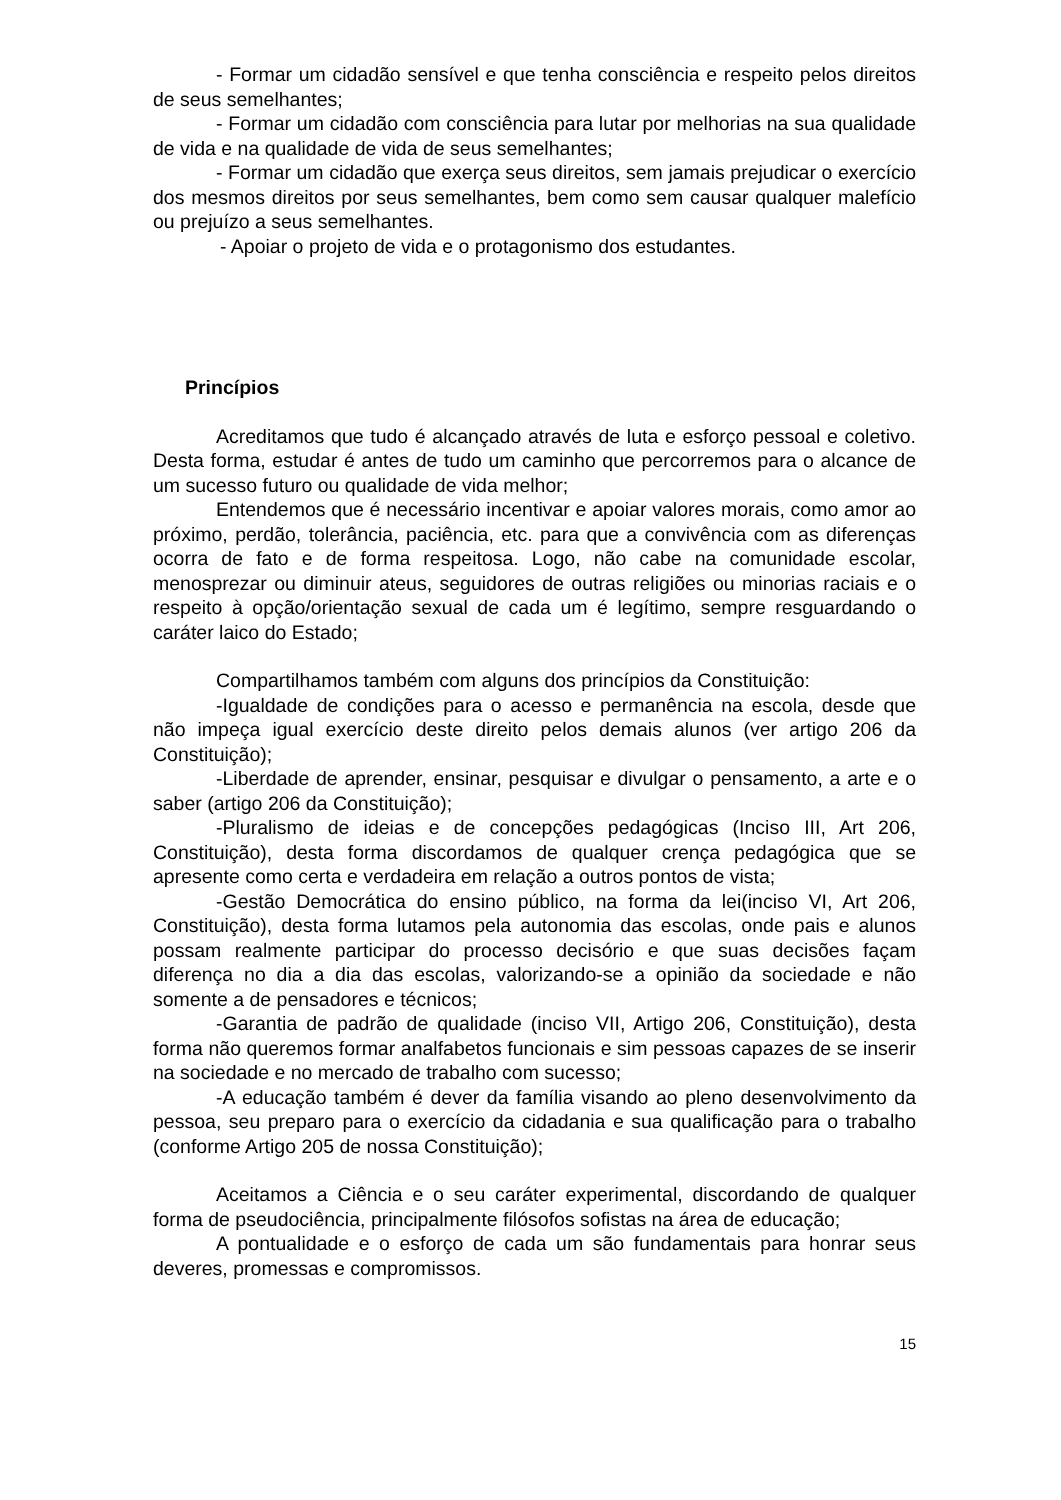- Formar um cidadão sensível e que tenha consciência e respeito pelos direitos de seus semelhantes;
- Formar um cidadão com consciência para lutar por melhorias na sua qualidade de vida e na qualidade de vida de seus semelhantes;
- Formar um cidadão que exerça seus direitos, sem jamais prejudicar o exercício dos mesmos direitos por seus semelhantes, bem como sem causar qualquer malefício ou prejuízo a seus semelhantes.
- Apoiar o projeto de vida e o protagonismo dos estudantes.
Princípios
Acreditamos que tudo é alcançado através de luta e esforço pessoal e coletivo. Desta forma, estudar é antes de tudo um caminho que percorremos para o alcance de um sucesso futuro ou qualidade de vida melhor;
Entendemos que é necessário incentivar e apoiar valores morais, como amor ao próximo, perdão, tolerância, paciência, etc. para que a convivência com as diferenças ocorra de fato e de forma respeitosa. Logo, não cabe na comunidade escolar, menosprezar ou diminuir ateus, seguidores de outras religiões ou minorias raciais e o respeito à opção/orientação sexual de cada um é legítimo, sempre resguardando o caráter laico do Estado;
Compartilhamos também com alguns dos princípios da Constituição:
-Igualdade de condições para o acesso e permanência na escola, desde que não impeça igual exercício deste direito pelos demais alunos (ver artigo 206 da Constituição);
-Liberdade de aprender, ensinar, pesquisar e divulgar o pensamento, a arte e o saber (artigo 206 da Constituição);
-Pluralismo de ideias e de concepções pedagógicas (Inciso III, Art 206, Constituição), desta forma discordamos de qualquer crença pedagógica que se apresente como certa e verdadeira em relação a outros pontos de vista;
-Gestão Democrática do ensino público, na forma da lei(inciso VI, Art 206, Constituição), desta forma lutamos pela autonomia das escolas, onde pais e alunos possam realmente participar do processo decisório e que suas decisões façam diferença no dia a dia das escolas, valorizando-se a opinião da sociedade e não somente a de pensadores e técnicos;
-Garantia de padrão de qualidade (inciso VII, Artigo 206, Constituição), desta forma não queremos formar analfabetos funcionais e sim pessoas capazes de se inserir na sociedade e no mercado de trabalho com sucesso;
-A educação também é dever da família visando ao pleno desenvolvimento da pessoa, seu preparo para o exercício da cidadania e sua qualificação para o trabalho (conforme Artigo 205 de nossa Constituição);
Aceitamos a Ciência e o seu caráter experimental, discordando de qualquer forma de pseudociência, principalmente filósofos sofistas na área de educação;
A pontualidade e o esforço de cada um são fundamentais para honrar seus deveres, promessas e compromissos.
15